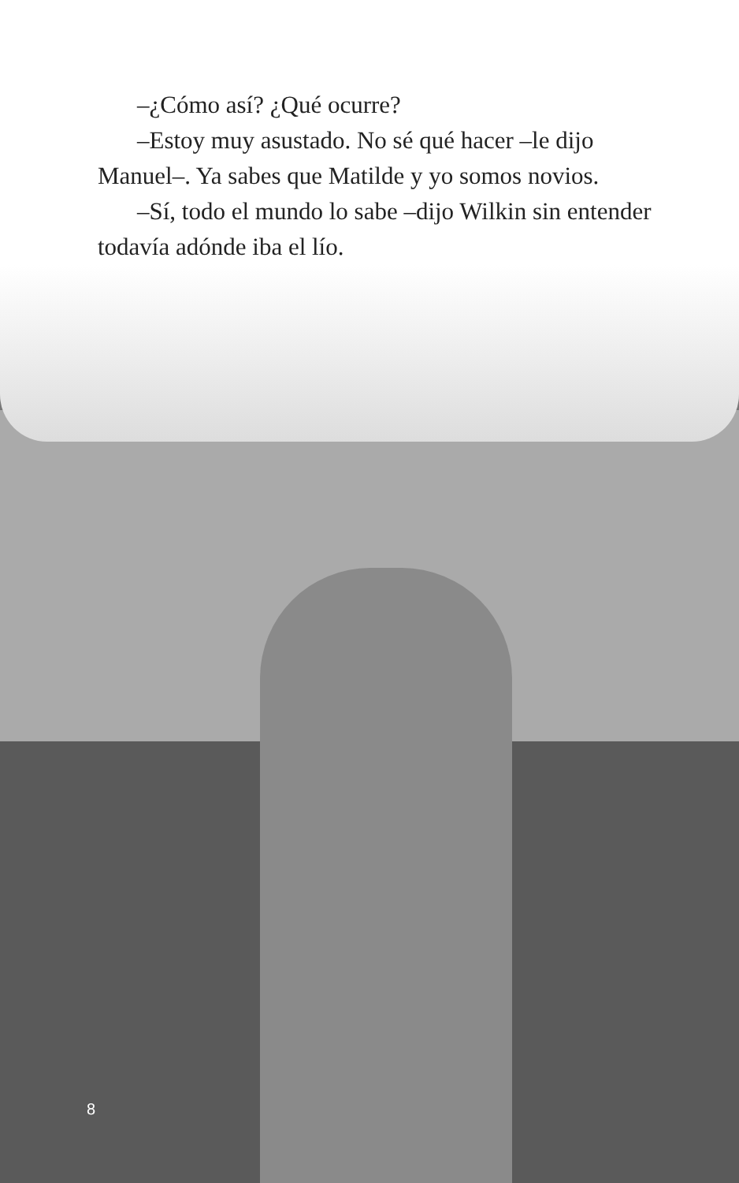–¿Cómo así? ¿Qué ocurre?
–Estoy muy asustado. No sé qué hacer –le dijo Manuel–. Ya sabes que Matilde y yo somos novios.
–Sí, todo el mundo lo sabe –dijo Wilkin sin entender todavía adónde iba el lío.
8